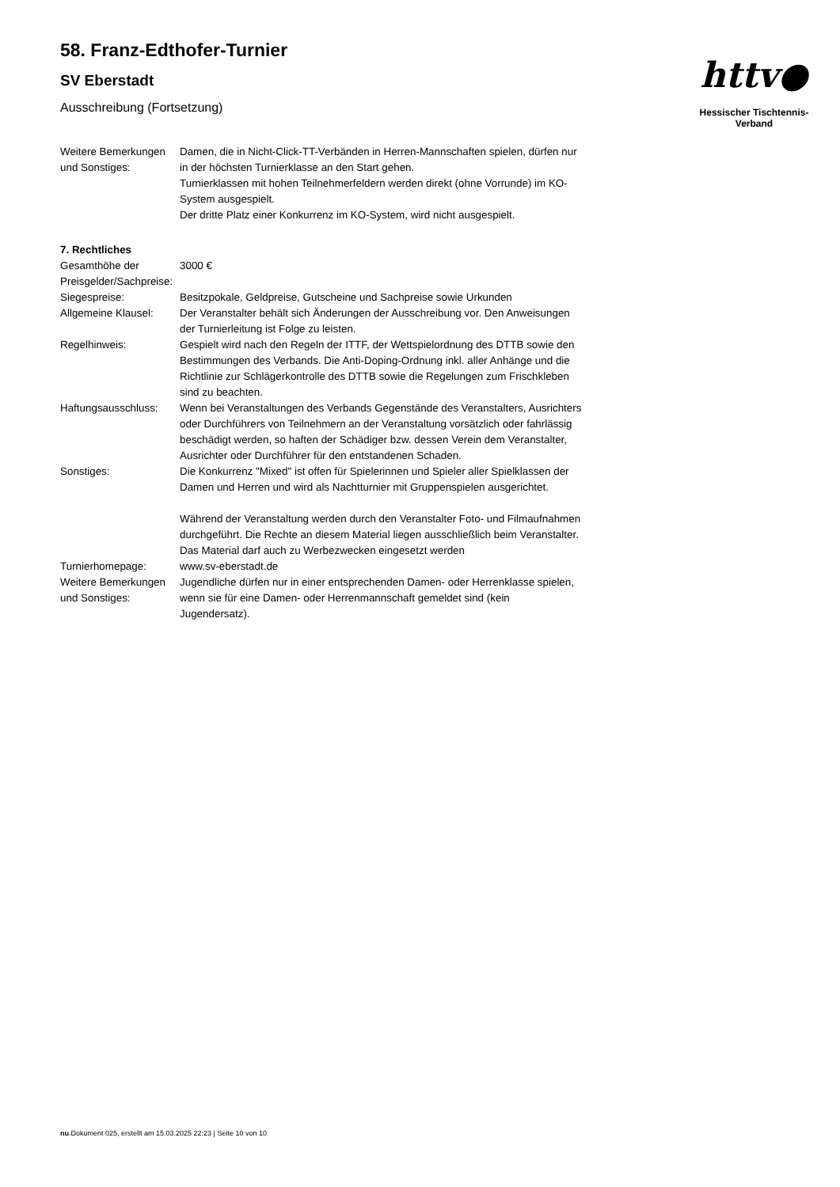httv●
Hessischer Tischtennis-Verband
58. Franz-Edthofer-Turnier
SV Eberstadt
Ausschreibung (Fortsetzung)
| Weitere Bemerkungen und Sonstiges: | Damen, die in Nicht-Click-TT-Verbänden in Herren-Mannschaften spielen, dürfen nur in der höchsten Turnierklasse an den Start gehen. Turnierklassen mit hohen Teilnehmerfeldern werden direkt (ohne Vorrunde) im KO-System ausgespielt. Der dritte Platz einer Konkurrenz im KO-System, wird nicht ausgespielt. |
| 7. Rechtliches | |
| Gesamthöhe der Preisgelder/Sachpreise: | 3000 € |
| Siegespreise: | Besitzpokale, Geldpreise, Gutscheine und Sachpreise sowie Urkunden |
| Allgemeine Klausel: | Der Veranstalter behält sich Änderungen der Ausschreibung vor. Den Anweisungen der Turnierleitung ist Folge zu leisten. |
| Regelhinweis: | Gespielt wird nach den Regeln der ITTF, der Wettspielordnung des DTTB sowie den Bestimmungen des Verbands. Die Anti-Doping-Ordnung inkl. aller Anhänge und die Richtlinie zur Schlägerkontrolle des DTTB sowie die Regelungen zum Frischkleben sind zu beachten. |
| Haftungsausschluss: | Wenn bei Veranstaltungen des Verbands Gegenstände des Veranstalters, Ausrichters oder Durchführers von Teilnehmern an der Veranstaltung vorsätzlich oder fahrlässig beschädigt werden, so haften der Schädiger bzw. dessen Verein dem Veranstalter, Ausrichter oder Durchführer für den entstandenen Schaden. |
| Sonstiges: | Die Konkurrenz "Mixed" ist offen für Spielerinnen und Spieler aller Spielklassen der Damen und Herren und wird als Nachtturnier mit Gruppenspielen ausgerichtet. Während der Veranstaltung werden durch den Veranstalter Foto- und Filmaufnahmen durchgeführt. Die Rechte an diesem Material liegen ausschließlich beim Veranstalter. Das Material darf auch zu Werbezwecken eingesetzt werden |
| Turnierhomepage: | www.sv-eberstadt.de |
| Weitere Bemerkungen und Sonstiges: | Jugendliche dürfen nur in einer entsprechenden Damen- oder Herrenklasse spielen, wenn sie für eine Damen- oder Herrenmannschaft gemeldet sind (kein Jugendersatz). |
nu.Dokument 025, erstellt am 15.03.2025 22:23 | Seite 10 von 10